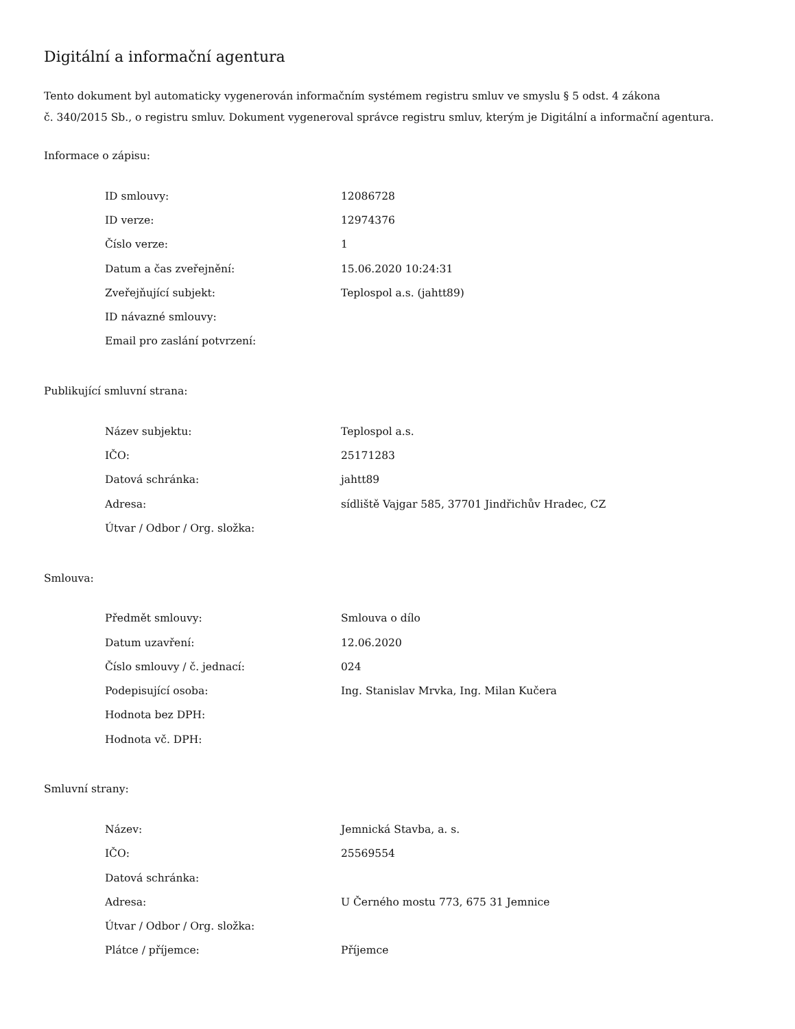Digitální a informační agentura
Tento dokument byl automaticky vygenerován informačním systémem registru smluv ve smyslu § 5 odst. 4 zákona
č. 340/2015 Sb., o registru smluv. Dokument vygeneroval správce registru smluv, kterým je Digitální a informační agentura.
Informace o zápisu:
| ID smlouvy: | 12086728 |
| ID verze: | 12974376 |
| Číslo verze: | 1 |
| Datum a čas zveřejnění: | 15.06.2020 10:24:31 |
| Zveřejňující subjekt: | Teplospol a.s. (jahtt89) |
| ID návazné smlouvy: | |
| Email pro zaslání potvrzení: | |
Publikující smluvní strana:
| Název subjektu: | Teplospol a.s. |
| IČO: | 25171283 |
| Datová schránka: | jahtt89 |
| Adresa: | sídliště Vajgar 585, 37701 Jindřichův Hradec, CZ |
| Útvar / Odbor / Org. složka: | |
Smlouva:
| Předmět smlouvy: | Smlouva o dílo |
| Datum uzavření: | 12.06.2020 |
| Číslo smlouvy / č. jednací: | 024 |
| Podepisující osoba: | Ing. Stanislav Mrvka, Ing. Milan Kučera |
| Hodnota bez DPH: | |
| Hodnota vč. DPH: | |
Smluvní strany:
| Název: | Jemnická Stavba, a. s. |
| IČO: | 25569554 |
| Datová schránka: | |
| Adresa: | U Černého mostu 773, 675 31 Jemnice |
| Útvar / Odbor / Org. složka: | |
| Plátce / příjemce: | Příjemce |